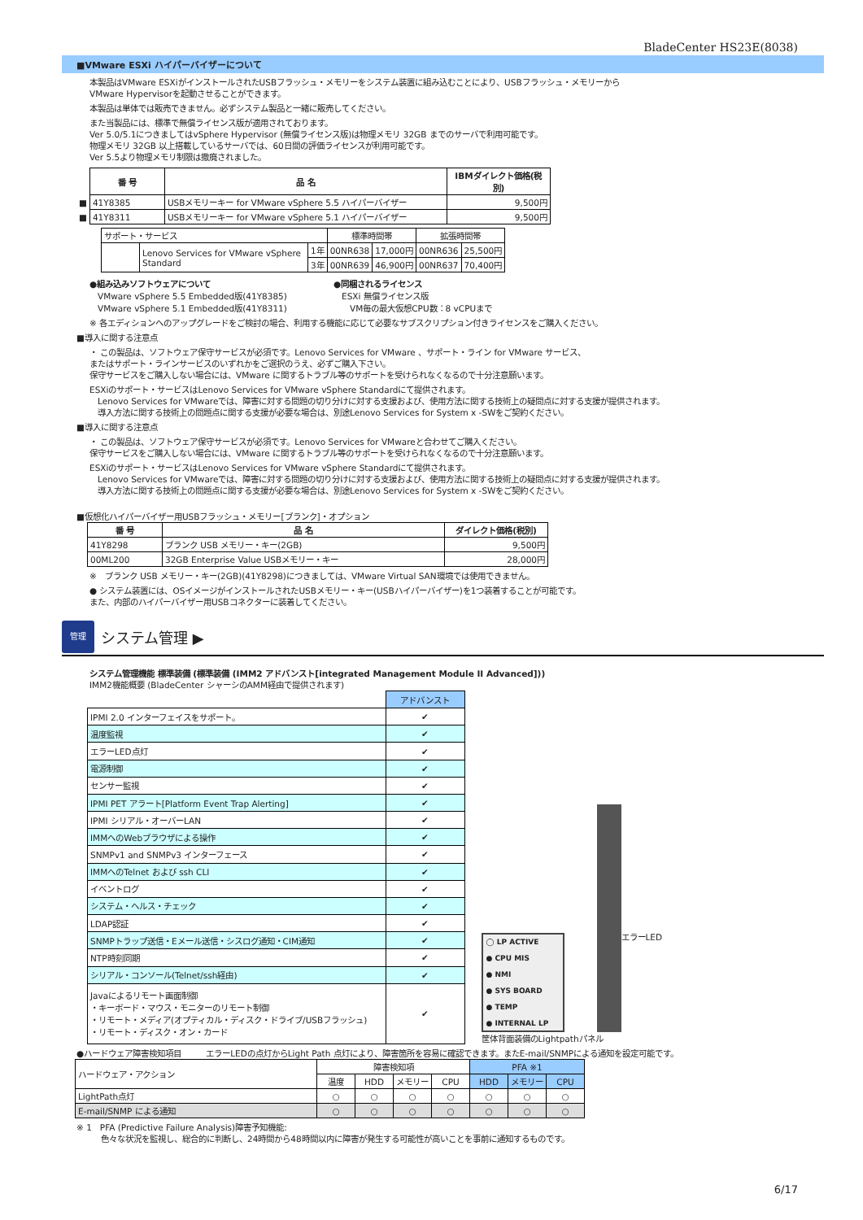BladeCenter HS23E(8038)
■VMware ESXi ハイパーバイザーについて
本製品はVMware ESXiがインストールされたUSBフラッシュ・メモリーをシステム装置に組み込むことにより、USBフラッシュ・メモリーから
VMware Hypervisorを起動させることができます。
本製品は単体では販売できません。必ずシステム製品と一緒に販売してください。
また当製品には、標準で無償ライセンス版が適用されております。
Ver 5.0/5.1につきましてはvSphere Hypervisor (無償ライセンス版)は物理メモリ 32GB までのサーバで利用可能です。
物理メモリ 32GB 以上搭載しているサーバでは、60日間の評価ライセンスが利用可能です。
Ver 5.5より物理メモリ制限は撤廃されました。
| | 番 号 | 品 名 | IBMダイレクト価格(税別) |
| ■ | 41Y8385 | USBメモリーキー for VMware vSphere 5.5 ハイパーバイザー | 9,500円 |
| ■ | 41Y8311 | USBメモリーキー for VMware vSphere 5.1 ハイパーバイザー | 9,500円 |
| サポート・サービス | | | 標準時間帯 | | 拡張時間帯 | |
| | Lenovo Services for VMware vSphere Standard | 1年 | 00NR638 | 17,000円 | 00NR636 | 25,500円 |
| | | 3年 | 00NR639 | 46,900円 | 00NR637 | 70,400円 |
●組み込みソフトウェアについて
　VMware vSphere 5.5 Embedded版(41Y8385)
　VMware vSphere 5.1 Embedded版(41Y8311)
●同梱されるライセンス
　ESXi 無償ライセンス版
　　VM毎の最大仮想CPU数：8 vCPUまで
※ 各エディションへのアップグレードをご検討の場合、利用する機能に応じて必要なサブスクリプション付きライセンスをご購入ください。
■導入に関する注意点
・ この製品は、ソフトウェア保守サービスが必須です。Lenovo Services for VMware 、サポート・ライン for VMware サービス、
またはサポート・ラインサービスのいずれかをご選択のうえ、必ずご購入下さい。
保守サービスをご購入しない場合には、VMware に関するトラブル等のサポートを受けられなくなるので十分注意願います。
ESXiのサポート・サービスはLenovo Services for VMware vSphere Standardにて提供されます。
　Lenovo Services for VMwareでは、障害に対する問題の切り分けに対する支援および、使用方法に関する技術上の疑問点に対する支援が提供されます。
　導入方法に関する技術上の問題点に関する支援が必要な場合は、別途Lenovo Services for System x -SWをご契約ください。
■導入に関する注意点
・ この製品は、ソフトウェア保守サービスが必須です。Lenovo Services for VMwareと合わせてご購入ください。
保守サービスをご購入しない場合には、VMware に関するトラブル等のサポートを受けられなくなるので十分注意願います。
ESXiのサポート・サービスはLenovo Services for VMware vSphere Standardにて提供されます。
　Lenovo Services for VMwareでは、障害に対する問題の切り分けに対する支援および、使用方法に関する技術上の疑問点に対する支援が提供されます。
　導入方法に関する技術上の問題点に関する支援が必要な場合は、別途Lenovo Services for System x -SWをご契約ください。
■仮想化ハイパーバイザー用USBフラッシュ・メモリー[ブランク]・オプション
| 番 号 | 品 名 | ダイレクト価格(税別) |
| --- | --- | --- |
| 41Y8298 | ブランク USB メモリー・キー(2GB) | 9,500円 |
| 00ML200 | 32GB Enterprise Value USBメモリー・キー | 28,000円 |
※　ブランク USB メモリー・キー(2GB)(41Y8298)につきましては、VMware Virtual SAN環境では使用できません。
● システム装置には、OSイメージがインストールされたUSBメモリー・キー(USBハイパーバイザー)を1つ装着することが可能です。
また、内部のハイパーバイザー用USBコネクターに装着してください。
管理
システム管理 ▶
システム管理機能 標準装備 (標準装備 (IMM2 アドバンスト[integrated Management Module II Advanced]))
IMM2機能概要 (BladeCenter シャーシのAMM経由で提供されます)
| | アドバンスト |
| IPMI 2.0 インターフェイスをサポート。 | ✔ |
| 温度監視 | ✔ |
| エラーLED点灯 | ✔ |
| 電源制御 | ✔ |
| センサー監視 | ✔ |
| IPMI PET アラート[Platform Event Trap Alerting] | ✔ |
| IPMI シリアル・オーバーLAN | ✔ |
| IMMへのWebブラウザによる操作 | ✔ |
| SNMPv1 and SNMPv3 インターフェース | ✔ |
| IMMへのTelnet および ssh CLI | ✔ |
| イベントログ | ✔ |
| システム・ヘルス・チェック | ✔ |
| LDAP認証 | ✔ |
| SNMPトラップ送信・Eメール送信・シスログ通知・CIM通知 | ✔ |
| NTP時刻同期 | ✔ |
| シリアル・コンソール(Telnet/ssh経由) | ✔ |
| Javaによるリモート画面制御 ・キーボード・マウス・モニターのリモート制御 ・リモート・メディア(オプティカル・ディスク・ドライブ/USBフラッシュ) ・リモート・ディスク・オン・カード | ✔ |
◯ LP ACTIVE
● CPU MIS
● NMI
● SYS BOARD
● TEMP
● INTERNAL LP
エラーLED
筐体背面装備のLightpathパネル
●ハードウェア障害検知項目　　　エラーLEDの点灯からLight Path 点灯により、障害箇所を容易に確認できます。またE-mail/SNMPによる通知を設定可能です。
| ハードウェア・アクション | 障害検知項 | | | | PFA ※1 | | |
| | 温度 | HDD | メモリー | CPU | HDD | メモリー | CPU |
| LightPath点灯 | ○ | ○ | ○ | ○ | ○ | ○ | ○ |
| E-mail/SNMP による通知 | ○ | ○ | ○ | ○ | ○ | ○ | ○ |
※ 1　PFA (Predictive Failure Analysis)障害予知機能:
　　　色々な状況を監視し、総合的に判断し、24時間から48時間以内に障害が発生する可能性が高いことを事前に通知するものです。
6/17